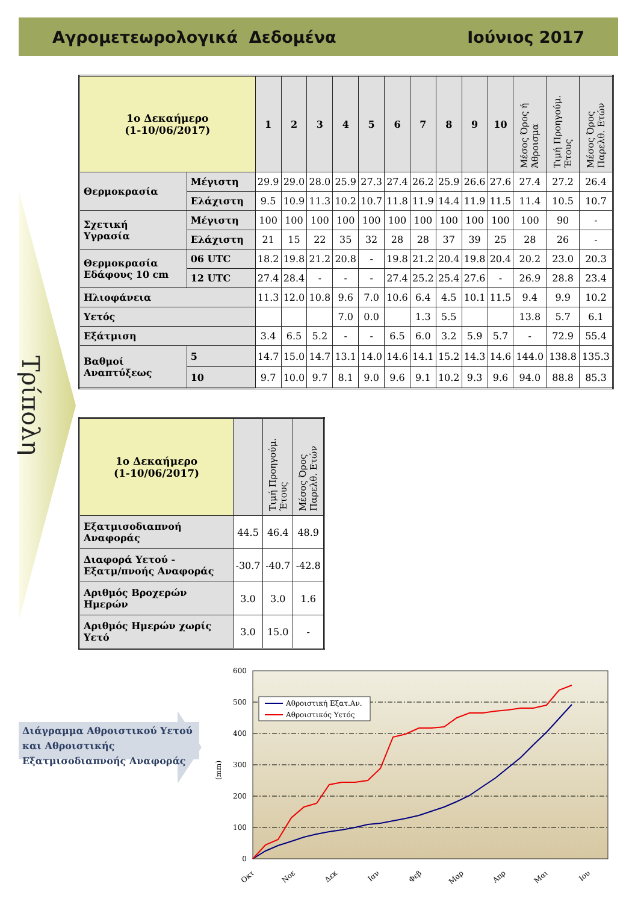Αγρομετεωρολογικά Δεδομένα Ιούνιος 2017
Τρίπολη
| 1ο Δεκαήμερο (1-10/06/2017) | | 1 | 2 | 3 | 4 | 5 | 6 | 7 | 8 | 9 | 10 | Μέσος Όρος ή Άθροισμα | Τιμή Προηγούμ. Έτους | Μέσος Όρος Παρελθ. Ετών |
| Θερμοκρασία | Μέγιστη | 29.9 | 29.0 | 28.0 | 25.9 | 27.3 | 27.4 | 26.2 | 25.9 | 26.6 | 27.6 | 27.4 | 27.2 | 26.4 |
| | Ελάχιστη | 9.5 | 10.9 | 11.3 | 10.2 | 10.7 | 11.8 | 11.9 | 14.4 | 11.9 | 11.5 | 11.4 | 10.5 | 10.7 |
| Σχετική Υγρασία | Μέγιστη | 100 | 100 | 100 | 100 | 100 | 100 | 100 | 100 | 100 | 100 | 100 | 90 | - |
| | Ελάχιστη | 21 | 15 | 22 | 35 | 32 | 28 | 28 | 37 | 39 | 25 | 28 | 26 | - |
| Θερμοκρασία Εδάφους 10 cm | 06 UTC | 18.2 | 19.8 | 21.2 | 20.8 | - | 19.8 | 21.2 | 20.4 | 19.8 | 20.4 | 20.2 | 23.0 | 20.3 |
| | 12 UTC | 27.4 | 28.4 | - | - | - | 27.4 | 25.2 | 25.4 | 27.6 | - | 26.9 | 28.8 | 23.4 |
| Ηλιοφάνεια | | 11.3 | 12.0 | 10.8 | 9.6 | 7.0 | 10.6 | 6.4 | 4.5 | 10.1 | 11.5 | 9.4 | 9.9 | 10.2 |
| Υετός | | | | | 7.0 | 0.0 | | 1.3 | 5.5 | | | 13.8 | 5.7 | 6.1 |
| Εξάτμιση | | 3.4 | 6.5 | 5.2 | - | - | 6.5 | 6.0 | 3.2 | 5.9 | 5.7 | - | 72.9 | 55.4 |
| Βαθμοί Αναπτύξεως | 5 | 14.7 | 15.0 | 14.7 | 13.1 | 14.0 | 14.6 | 14.1 | 15.2 | 14.3 | 14.6 | 144.0 | 138.8 | 135.3 |
| | 10 | 9.7 | 10.0 | 9.7 | 8.1 | 9.0 | 9.6 | 9.1 | 10.2 | 9.3 | 9.6 | 94.0 | 88.8 | 85.3 |
| 1ο Δεκαήμερο (1-10/06/2017) | | Τιμή Προηγούμ. Έτους | Μέσος Όρος Παρελθ. Ετών |
| Εξατμισοδιαπνοή Αναφοράς | 44.5 | 46.4 | 48.9 |
| Διαφορά Υετού - Εξατμ/πνοής Αναφοράς | -30.7 | -40.7 | -42.8 |
| Αριθμός Βροχερών Ημερών | 3.0 | 3.0 | 1.6 |
| Αριθμός Ημερών χωρίς Υετό | 3.0 | 15.0 | - |
Διάγραμμα Αθροιστικού Υετού και Αθροιστικής Εξατμισοδιαπνοής Αναφοράς
600
500
400
300
200
100
0
(mm)
Οκτ
Νοε
Δεκ
Ιαν
Φεβ
Μαρ
Απρ
Μαι
Ιου
Αθροιστική Εξατ.Αν.
Αθροιστικός Υετός